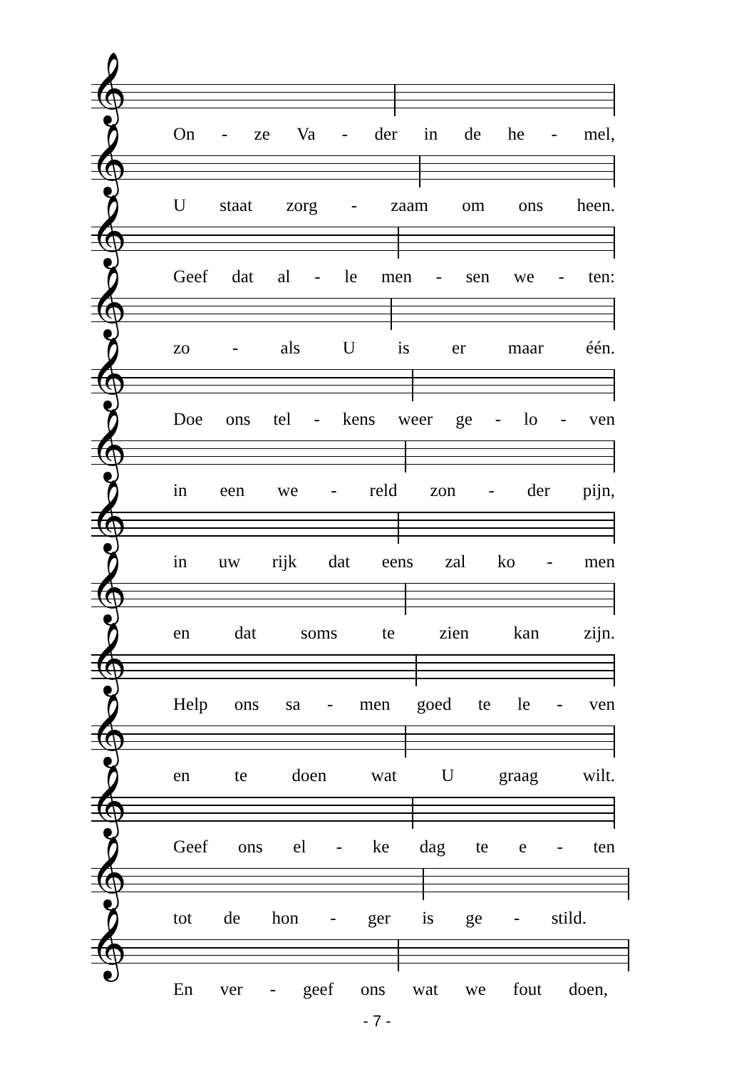𝄞
On - ze Va - der in de he - mel,
𝄞
Ustaat zorg - zaam om ons heen.
𝄞
Geef dat al - le men - sen we - ten:
𝄞
zo - als U is er maar één.
𝄞
Doe ons tel - kens weer ge - lo - ven
𝄞
in een we - reld zon - der pijn,
𝄞
in uw rijk dat eens zal ko - men
𝄞
en dat soms te zien kan zijn.
𝄞
Help ons sa - men goed te le - ven
𝄞
en te doen wat U graag wilt.
𝄞
Geef ons el - ke dag te e - ten
𝄞
tot de hon - ger is ge - stild.
𝄞
En ver - geef ons wat we fout doen,
- 7 -